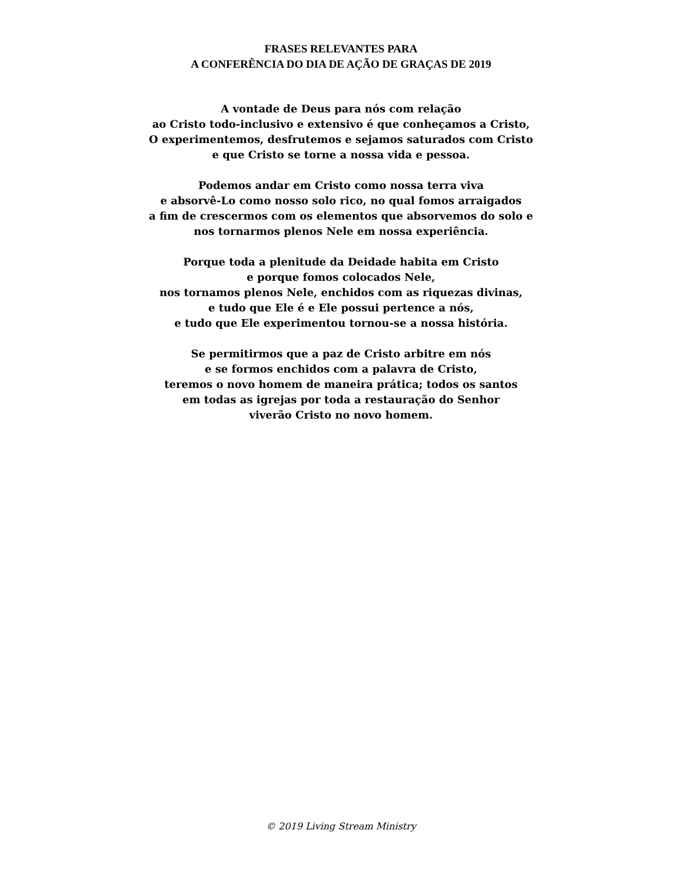FRASES RELEVANTES PARA
A CONFERÊNCIA DO DIA DE AÇÃO DE GRAÇAS DE 2019
A vontade de Deus para nós com relação
ao Cristo todo-inclusivo e extensivo é que conheçamos a Cristo,
O experimentemos, desfrutemos e sejamos saturados com Cristo
e que Cristo se torne a nossa vida e pessoa.
Podemos andar em Cristo como nossa terra viva
e absorvê-Lo como nosso solo rico, no qual fomos arraigados
a fim de crescermos com os elementos que absorvemos do solo e
nos tornarmos plenos Nele em nossa experiência.
Porque toda a plenitude da Deidade habita em Cristo
e porque fomos colocados Nele,
nos tornamos plenos Nele, enchidos com as riquezas divinas,
e tudo que Ele é e Ele possui pertence a nós,
e tudo que Ele experimentou tornou-se a nossa história.
Se permitirmos que a paz de Cristo arbitre em nós
e se formos enchidos com a palavra de Cristo,
teremos o novo homem de maneira prática; todos os santos
em todas as igrejas por toda a restauração do Senhor
viverão Cristo no novo homem.
© 2019 Living Stream Ministry